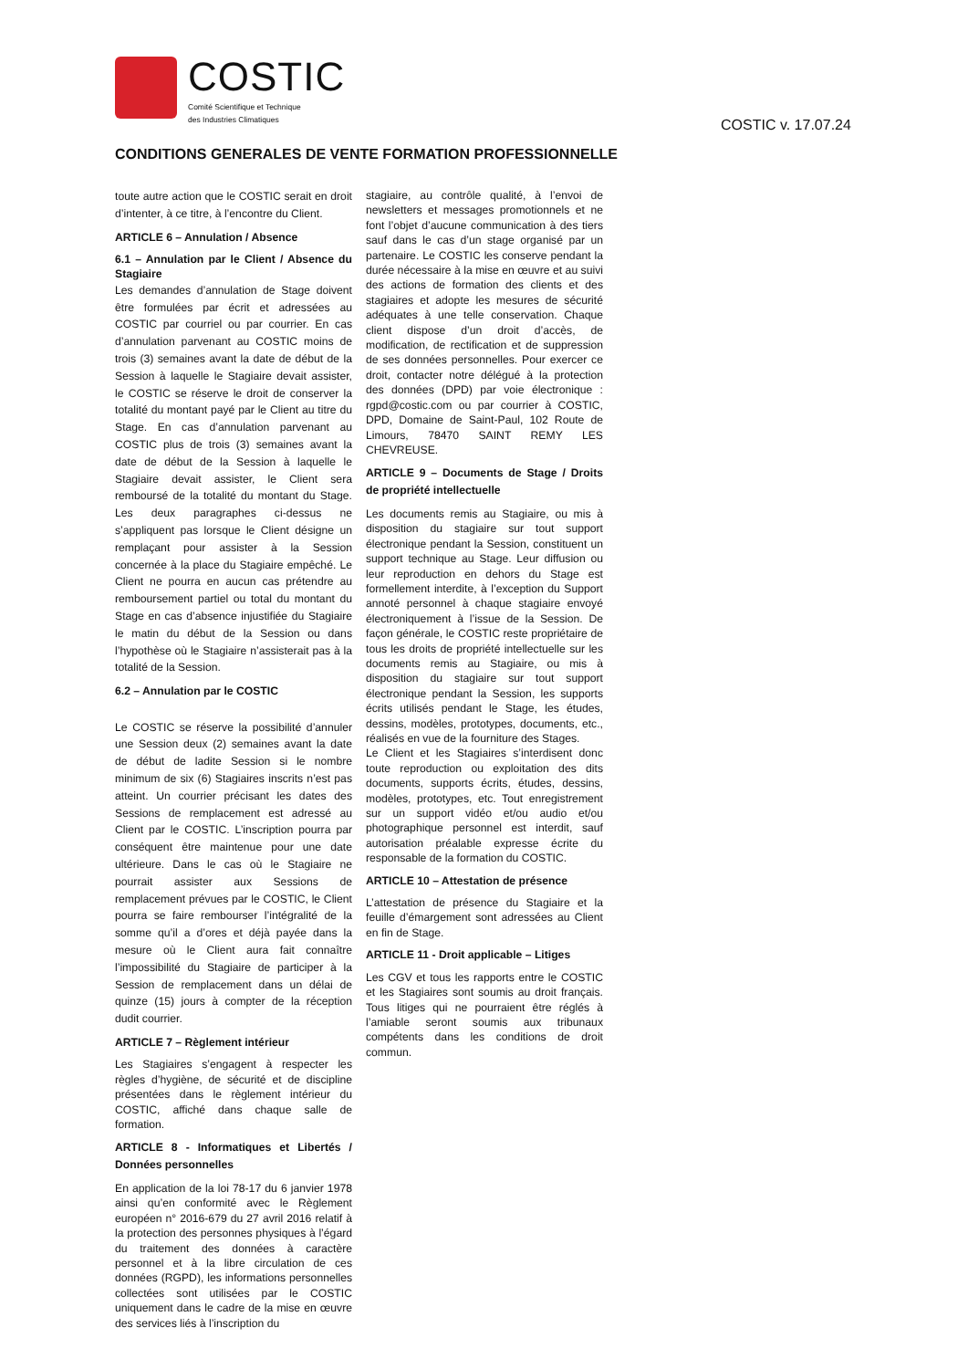COSTIC
Comité Scientifique et Technique
des Industries Climatiques
COSTIC v. 17.07.24
CONDITIONS GENERALES DE VENTE FORMATION PROFESSIONNELLE
toute autre action que le COSTIC serait en droit d’intenter, à ce titre, à l’encontre du Client.
ARTICLE 6 – Annulation / Absence
6.1 – Annulation par le Client / Absence du Stagiaire
Les demandes d’annulation de Stage doivent être formulées par écrit et adressées au COSTIC par courriel ou par courrier. En cas d’annulation parvenant au COSTIC moins de trois (3) semaines avant la date de début de la Session à laquelle le Stagiaire devait assister, le COSTIC se réserve le droit de conserver la totalité du montant payé par le Client au titre du Stage. En cas d’annulation parvenant au COSTIC plus de trois (3) semaines avant la date de début de la Session à laquelle le Stagiaire devait assister, le Client sera remboursé de la totalité du montant du Stage. Les deux paragraphes ci-dessus ne s’appliquent pas lorsque le Client désigne un remplaçant pour assister à la Session concernée à la place du Stagiaire empêché. Le Client ne pourra en aucun cas prétendre au remboursement partiel ou total du montant du Stage en cas d’absence injustifiée du Stagiaire le matin du début de la Session ou dans l’hypothèse où le Stagiaire n’assisterait pas à la totalité de la Session.
6.2 – Annulation par le COSTIC
Le COSTIC se réserve la possibilité d’annuler une Session deux (2) semaines avant la date de début de ladite Session si le nombre minimum de six (6) Stagiaires inscrits n’est pas atteint. Un courrier précisant les dates des Sessions de remplacement est adressé au Client par le COSTIC. L’inscription pourra par conséquent être maintenue pour une date ultérieure. Dans le cas où le Stagiaire ne pourrait assister aux Sessions de remplacement prévues par le COSTIC, le Client pourra se faire rembourser l’intégralité de la somme qu’il a d’ores et déjà payée dans la mesure où le Client aura fait connaître l’impossibilité du Stagiaire de participer à la Session de remplacement dans un délai de quinze (15) jours à compter de la réception dudit courrier.
ARTICLE 7 – Règlement intérieur
Les Stagiaires s’engagent à respecter les règles d’hygiène, de sécurité et de discipline présentées dans le règlement intérieur du COSTIC, affiché dans chaque salle de formation.
ARTICLE 8 - Informatiques et Libertés / Données personnelles
En application de la loi 78-17 du 6 janvier 1978 ainsi qu’en conformité avec le Règlement européen n° 2016-679 du 27 avril 2016 relatif à la protection des personnes physiques à l’égard du traitement des données à caractère personnel et à la libre circulation de ces données (RGPD), les informations personnelles collectées sont utilisées par le COSTIC uniquement dans le cadre de la mise en œuvre des services liés à l’inscription du
stagiaire, au contrôle qualité, à l’envoi de newsletters et messages promotionnels et ne font l’objet d’aucune communication à des tiers sauf dans le cas d’un stage organisé par un partenaire. Le COSTIC les conserve pendant la durée nécessaire à la mise en œuvre et au suivi des actions de formation des clients et des stagiaires et adopte les mesures de sécurité adéquates à une telle conservation. Chaque client dispose d’un droit d’accès, de modification, de rectification et de suppression de ses données personnelles. Pour exercer ce droit, contacter notre délégué à la protection des données (DPD) par voie électronique : rgpd@costic.com ou par courrier à COSTIC, DPD, Domaine de Saint-Paul, 102 Route de Limours, 78470 SAINT REMY LES CHEVREUSE.
ARTICLE 9 – Documents de Stage / Droits de propriété intellectuelle
Les documents remis au Stagiaire, ou mis à disposition du stagiaire sur tout support électronique pendant la Session, constituent un support technique au Stage. Leur diffusion ou leur reproduction en dehors du Stage est formellement interdite, à l’exception du Support annoté personnel à chaque stagiaire envoyé électroniquement à l’issue de la Session. De façon générale, le COSTIC reste propriétaire de tous les droits de propriété intellectuelle sur les documents remis au Stagiaire, ou mis à disposition du stagiaire sur tout support électronique pendant la Session, les supports écrits utilisés pendant le Stage, les études, dessins, modèles, prototypes, documents, etc., réalisés en vue de la fourniture des Stages.
Le Client et les Stagiaires s’interdisent donc toute reproduction ou exploitation des dits documents, supports écrits, études, dessins, modèles, prototypes, etc. Tout enregistrement sur un support vidéo et/ou audio et/ou photographique personnel est interdit, sauf autorisation préalable expresse écrite du responsable de la formation du COSTIC.
ARTICLE 10 – Attestation de présence
L’attestation de présence du Stagiaire et la feuille d’émargement sont adressées au Client en fin de Stage.
ARTICLE 11 - Droit applicable – Litiges
Les CGV et tous les rapports entre le COSTIC et les Stagiaires sont soumis au droit français. Tous litiges qui ne pourraient être réglés à l’amiable seront soumis aux tribunaux compétents dans les conditions de droit commun.